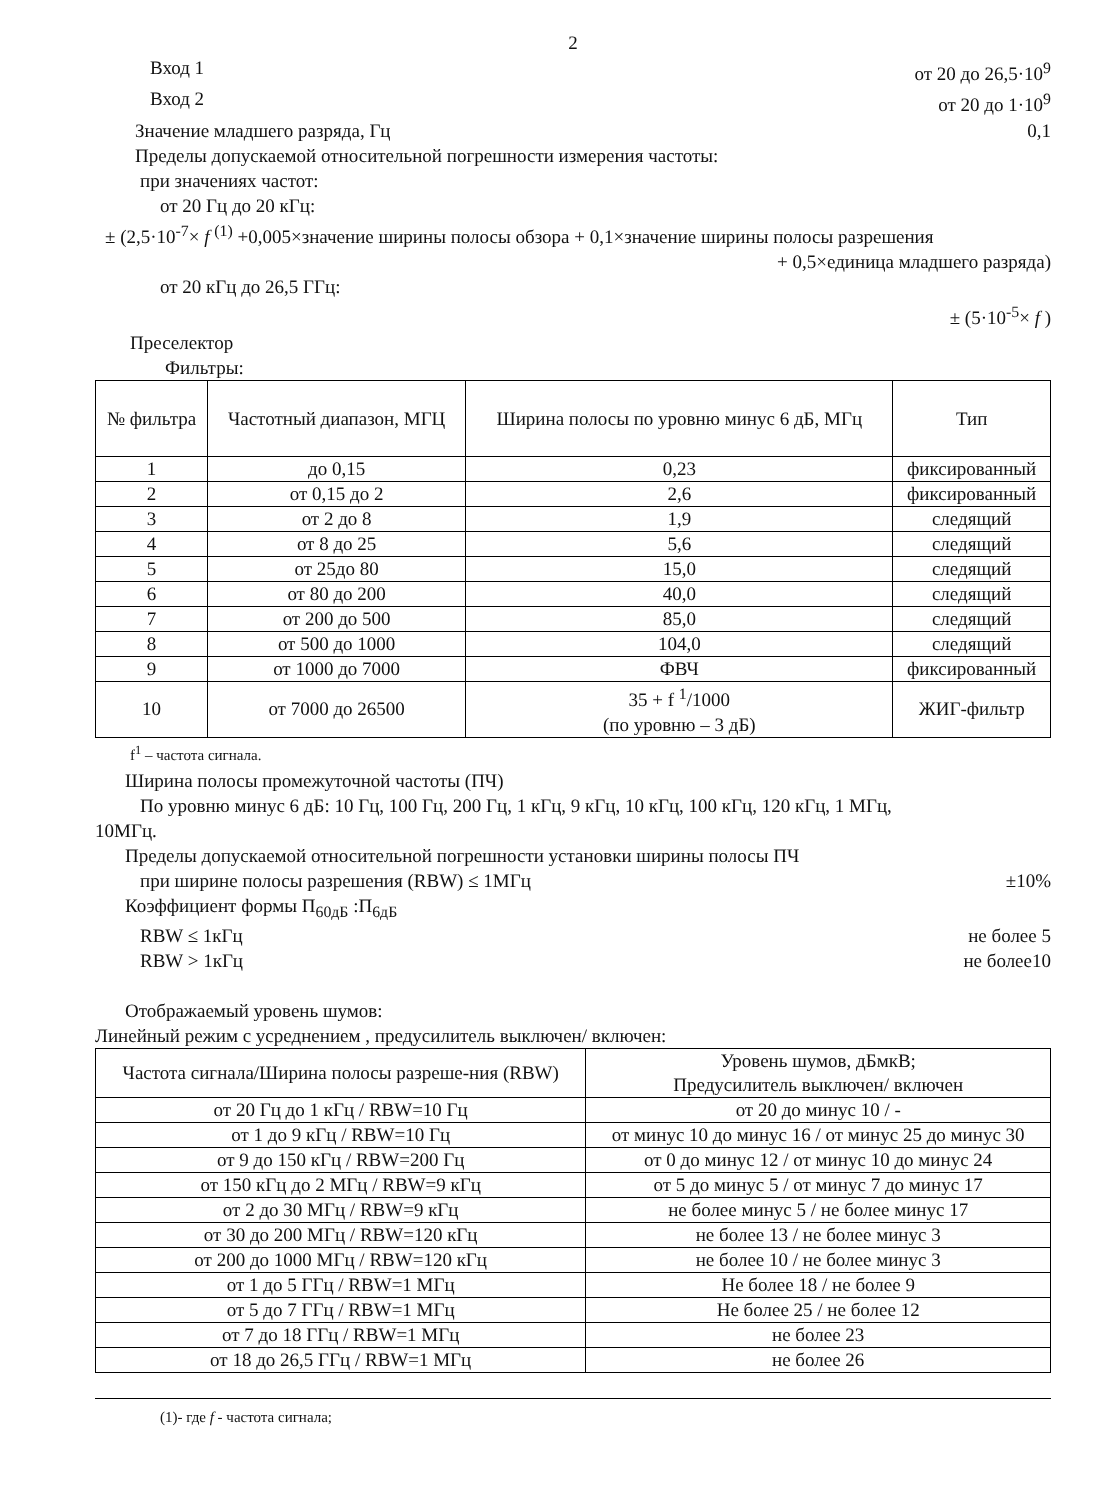2
Вход 1 от 20 до 26,5·10<sup>9</sup>
Вход 2 от 20 до 1·10<sup>9</sup>
Значение младшего разряда, Гц 0,1
Пределы допускаемой относительной погрешности измерения частоты:
при значениях частот:
от 20 Гц до 20 кГц:
± (2,5·10<sup>-7</sup>× f <sup>(1)</sup> +0,005×значение ширины полосы обзора + 0,1×значение ширины полосы разрешения
+ 0,5×единица младшего разряда)
от 20 кГц до 26,5 ГГц:
± (5·10<sup>-5</sup>× f )
Преселектор
Фильтры:
| № фильтра | Частотный диапазон, МГЦ | Ширина полосы по уровню минус 6 дБ, МГц | Тип |
| --- | --- | --- | --- |
| 1 | до 0,15 | 0,23 | фиксированный |
| 2 | от 0,15 до 2 | 2,6 | фиксированный |
| 3 | от 2 до 8 | 1,9 | следящий |
| 4 | от 8 до 25 | 5,6 | следящий |
| 5 | от 25до 80 | 15,0 | следящий |
| 6 | от 80 до 200 | 40,0 | следящий |
| 7 | от 200 до 500 | 85,0 | следящий |
| 8 | от 500 до 1000 | 104,0 | следящий |
| 9 | от 1000 до 7000 | ФВЧ | фиксированный |
| 10 | от 7000 до 26500 | 35 + f <sup>1</sup>/1000 (по уровню – 3 дБ) | ЖИГ-фильтр |
f<sup>1</sup> – частота сигнала.
Ширина полосы промежуточной частоты (ПЧ)
По уровню минус 6 дБ: 10 Гц, 100 Гц, 200 Гц, 1 кГц, 9 кГц, 10 кГц, 100 кГц, 120 кГц, 1 МГц,
10МГц.
Пределы допускаемой относительной погрешности установки ширины полосы ПЧ
при ширине полосы разрешения (RBW) ≤ 1МГц ±10%
Коэффициент формы П<sub>60дБ</sub> :П<sub>6дБ</sub>
RBW ≤ 1кГц не более 5
RBW > 1кГц не более10
Отображаемый уровень шумов:
Линейный режим с усреднением , предусилитель выключен/ включен:
| Частота сигнала/Ширина полосы разреше-ния (RBW) | Уровень шумов, дБмкВ; Предусилитель выключен/ включен |
| --- | --- |
| от 20 Гц до 1 кГц / RBW=10 Гц | от 20 до минус 10 / - |
| от 1 до 9 кГц / RBW=10 Гц | от минус 10 до минус 16 / от минус 25 до минус 30 |
| от 9 до 150 кГц / RBW=200 Гц | от 0 до минус 12 / от минус 10 до минус 24 |
| от 150 кГц до 2 МГц / RBW=9 кГц | от 5 до минус 5 / от минус 7 до минус 17 |
| от 2 до 30 МГц / RBW=9 кГц | не более минус 5 / не более минус 17 |
| от 30 до 200 МГц / RBW=120 кГц | не более 13 / не более минус 3 |
| от 200 до 1000 МГц / RBW=120 кГц | не более 10 / не более минус 3 |
| от 1 до 5 ГГц / RBW=1 МГц | Не более 18 / не более 9 |
| от 5 до 7 ГГц / RBW=1 МГц | Не более 25 / не более 12 |
| от 7 до 18 ГГц / RBW=1 МГц | не более 23 |
| от 18 до 26,5 ГГц / RBW=1 МГц | не более 26 |
(1)- где f - частота сигнала;